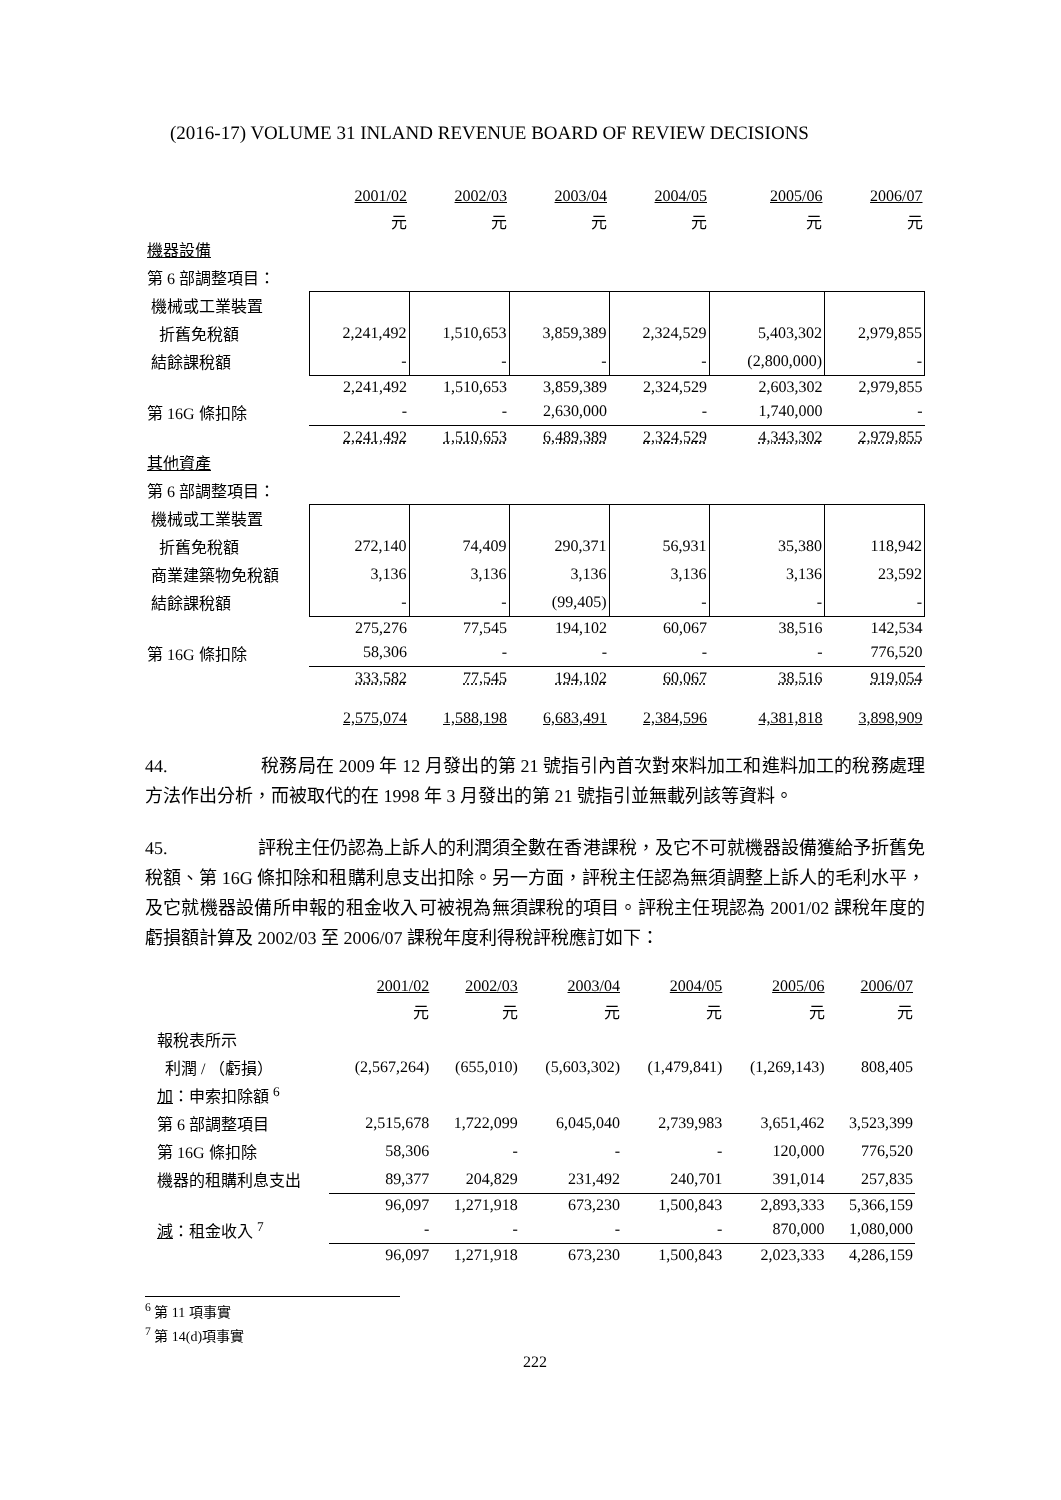(2016-17) VOLUME 31 INLAND REVENUE BOARD OF REVIEW DECISIONS
| | 2001/02 | 2002/03 | 2003/04 | 2004/05 | 2005/06 | 2006/07 |
| | 元 | 元 | 元 | 元 | 元 | 元 |
| 機器設備 | | | | | | |
| 第 6 部調整項目： | | | | | | |
| 機械或工業裝置 | | | | | | |
| 折舊免稅額 | 2,241,492 | 1,510,653 | 3,859,389 | 2,324,529 | 5,403,302 | 2,979,855 |
| 結餘課稅額 | - | - | - | - | (2,800,000) | - |
| | 2,241,492 | 1,510,653 | 3,859,389 | 2,324,529 | 2,603,302 | 2,979,855 |
| 第 16G 條扣除 | - | - | 2,630,000 | - | 1,740,000 | - |
| | 2,241,492 | 1,510,653 | 6,489,389 | 2,324,529 | 4,343,302 | 2,979,855 |
| 其他資產 | | | | | | |
| 第 6 部調整項目： | | | | | | |
| 機械或工業裝置 | | | | | | |
| 折舊免稅額 | 272,140 | 74,409 | 290,371 | 56,931 | 35,380 | 118,942 |
| 商業建築物免稅額 | 3,136 | 3,136 | 3,136 | 3,136 | 3,136 | 23,592 |
| 結餘課稅額 | - | - | (99,405) | - | - | - |
| | 275,276 | 77,545 | 194,102 | 60,067 | 38,516 | 142,534 |
| 第 16G 條扣除 | 58,306 | - | - | - | - | 776,520 |
| | 333,582 | 77,545 | 194,102 | 60,067 | 38,516 | 919,054 |
| | 2,575,074 | 1,588,198 | 6,683,491 | 2,384,596 | 4,381,818 | 3,898,909 |
44. 稅務局在 2009 年 12 月發出的第 21 號指引內首次對來料加工和進料加工的稅務處理方法作出分析，而被取代的在 1998 年 3 月發出的第 21 號指引並無載列該等資料。
45. 評稅主任仍認為上訴人的利潤須全數在香港課稅，及它不可就機器設備獲給予折舊免稅額、第 16G 條扣除和租購利息支出扣除。另一方面，評稅主任認為無須調整上訴人的毛利水平，及它就機器設備所申報的租金收入可被視為無須課稅的項目。評稅主任現認為 2001/02 課稅年度的虧損額計算及 2002/03 至 2006/07 課稅年度利得稅評稅應訂如下：
| | 2001/02 | 2002/03 | 2003/04 | 2004/05 | 2005/06 | 2006/07 |
| | 元 | 元 | 元 | 元 | 元 | 元 |
| 報稅表所示 | | | | | | |
| 利潤 / （虧損） | (2,567,264) | (655,010) | (5,603,302) | (1,479,841) | (1,269,143) | 808,405 |
| 加 ：申索扣除額 <sup>6</sup> | | | | | | |
| 第 6 部調整項目 | 2,515,678 | 1,722,099 | 6,045,040 | 2,739,983 | 3,651,462 | 3,523,399 |
| 第 16G 條扣除 | 58,306 | - | - | - | 120,000 | 776,520 |
| 機器的租購利息支出 | 89,377 | 204,829 | 231,492 | 240,701 | 391,014 | 257,835 |
| | 96,097 | 1,271,918 | 673,230 | 1,500,843 | 2,893,333 | 5,366,159 |
| 減 ：租金收入 <sup>7</sup> | - | - | - | - | 870,000 | 1,080,000 |
| | 96,097 | 1,271,918 | 673,230 | 1,500,843 | 2,023,333 | 4,286,159 |
<sup>6</sup> 第 11 項事實
<sup>7</sup> 第 14(d)項事實
222